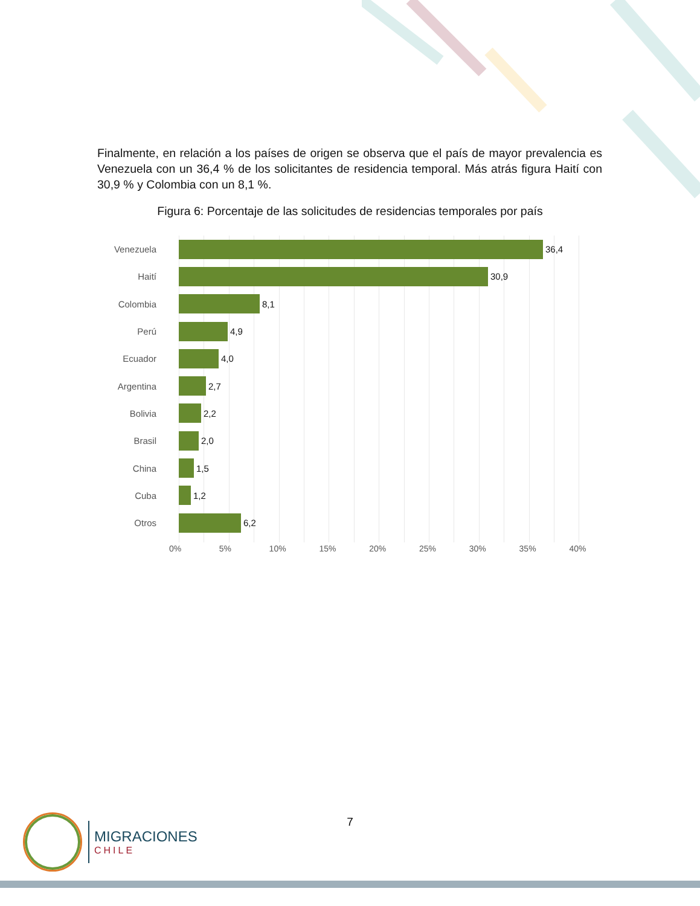Finalmente, en relación a los países de origen se observa que el país de mayor prevalencia es Venezuela con un 36,4 % de los solicitantes de residencia temporal. Más atrás figura Haití con 30,9 % y Colombia con un 8,1 %.
Figura 6: Porcentaje de las solicitudes de residencias temporales por país
Venezuela 36,4
Haití 30,9
Colombia 8,1
Perú 4,9
Ecuador 4,0
Argentina 2,7
Bolivia 2,2
Brasil 2,0
China 1,5
Cuba 1,2
Otros 6,2
0% 5% 10% 15% 20% 25% 30% 35% 40%
7
MIGRACIONES
CHILE